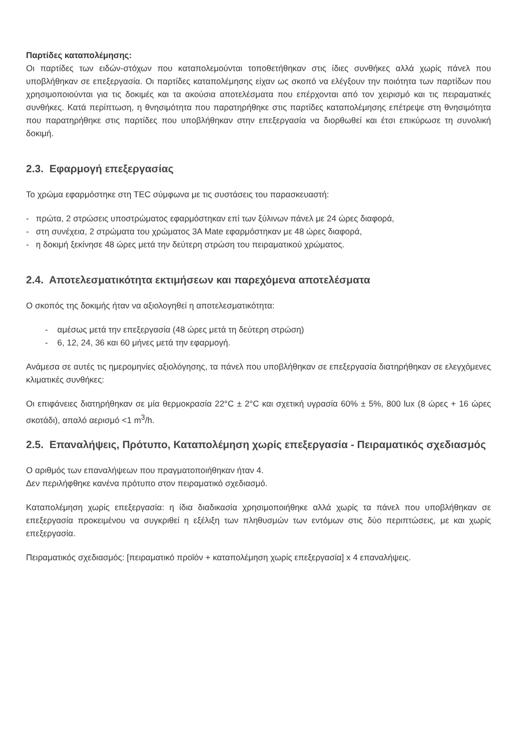Παρτίδες καταπολέμησης:
Οι παρτίδες των ειδών-στόχων που καταπολεμούνται τοποθετήθηκαν στις ίδιες συνθήκες αλλά χωρίς πάνελ που υποβλήθηκαν σε επεξεργασία. Οι παρτίδες καταπολέμησης είχαν ως σκοπό να ελέγξουν την ποιότητα των παρτίδων που χρησιμοποιούνται για τις δοκιμές και τα ακούσια αποτελέσματα που επέρχονται από τον χειρισμό και τις πειραματικές συνθήκες. Κατά περίπτωση, η θνησιμότητα που παρατηρήθηκε στις παρτίδες καταπολέμησης επέτρεψε στη θνησιμότητα που παρατηρήθηκε στις παρτίδες που υποβλήθηκαν στην επεξεργασία να διορθωθεί και έτσι επικύρωσε τη συνολική δοκιμή.
2.3. Εφαρμογή επεξεργασίας
Το χρώμα εφαρμόστηκε στη TEC σύμφωνα με τις συστάσεις του παρασκευαστή:
- πρώτα, 2 στρώσεις υποστρώματος εφαρμόστηκαν επί των ξύλινων πάνελ με 24 ώρες διαφορά,
- στη συνέχεια, 2 στρώματα του χρώματος 3A Mate εφαρμόστηκαν με 48 ώρες διαφορά,
- η δοκιμή ξεκίνησε 48 ώρες μετά την δεύτερη στρώση του πειραματικού χρώματος.
2.4. Αποτελεσματικότητα εκτιμήσεων και παρεχόμενα αποτελέσματα
Ο σκοπός της δοκιμής ήταν να αξιολογηθεί η αποτελεσματικότητα:
- αμέσως μετά την επεξεργασία (48 ώρες μετά τη δεύτερη στρώση)
- 6, 12, 24, 36 και 60 μήνες μετά την εφαρμογή.
Ανάμεσα σε αυτές τις ημερομηνίες αξιολόγησης, τα πάνελ που υποβλήθηκαν σε επεξεργασία διατηρήθηκαν σε ελεγχόμενες κλιματικές συνθήκες:
Οι επιφάνειες διατηρήθηκαν σε μία θερμοκρασία 22°C ± 2°C και σχετική υγρασία 60% ± 5%, 800 lux (8 ώρες + 16 ώρες σκοτάδι), απαλό αερισμό <1 m<sup>3</sup>/h.
2.5. Επαναλήψεις, Πρότυπο, Καταπολέμηση χωρίς επεξεργασία - Πειραματικός σχεδιασμός
Ο αριθμός των επαναλήψεων που πραγματοποιήθηκαν ήταν 4.
Δεν περιλήφθηκε κανένα πρότυπο στον πειραματικό σχεδιασμό.
Καταπολέμηση χωρίς επεξεργασία: η ίδια διαδικασία χρησιμοποιήθηκε αλλά χωρίς τα πάνελ που υποβλήθηκαν σε επεξεργασία προκειμένου να συγκριθεί η εξέλιξη των πληθυσμών των εντόμων στις δύο περιπτώσεις, με και χωρίς επεξεργασία.
Πειραματικός σχεδιασμός: [πειραματικό προϊόν + καταπολέμηση χωρίς επεξεργασία] x 4 επαναλήψεις.